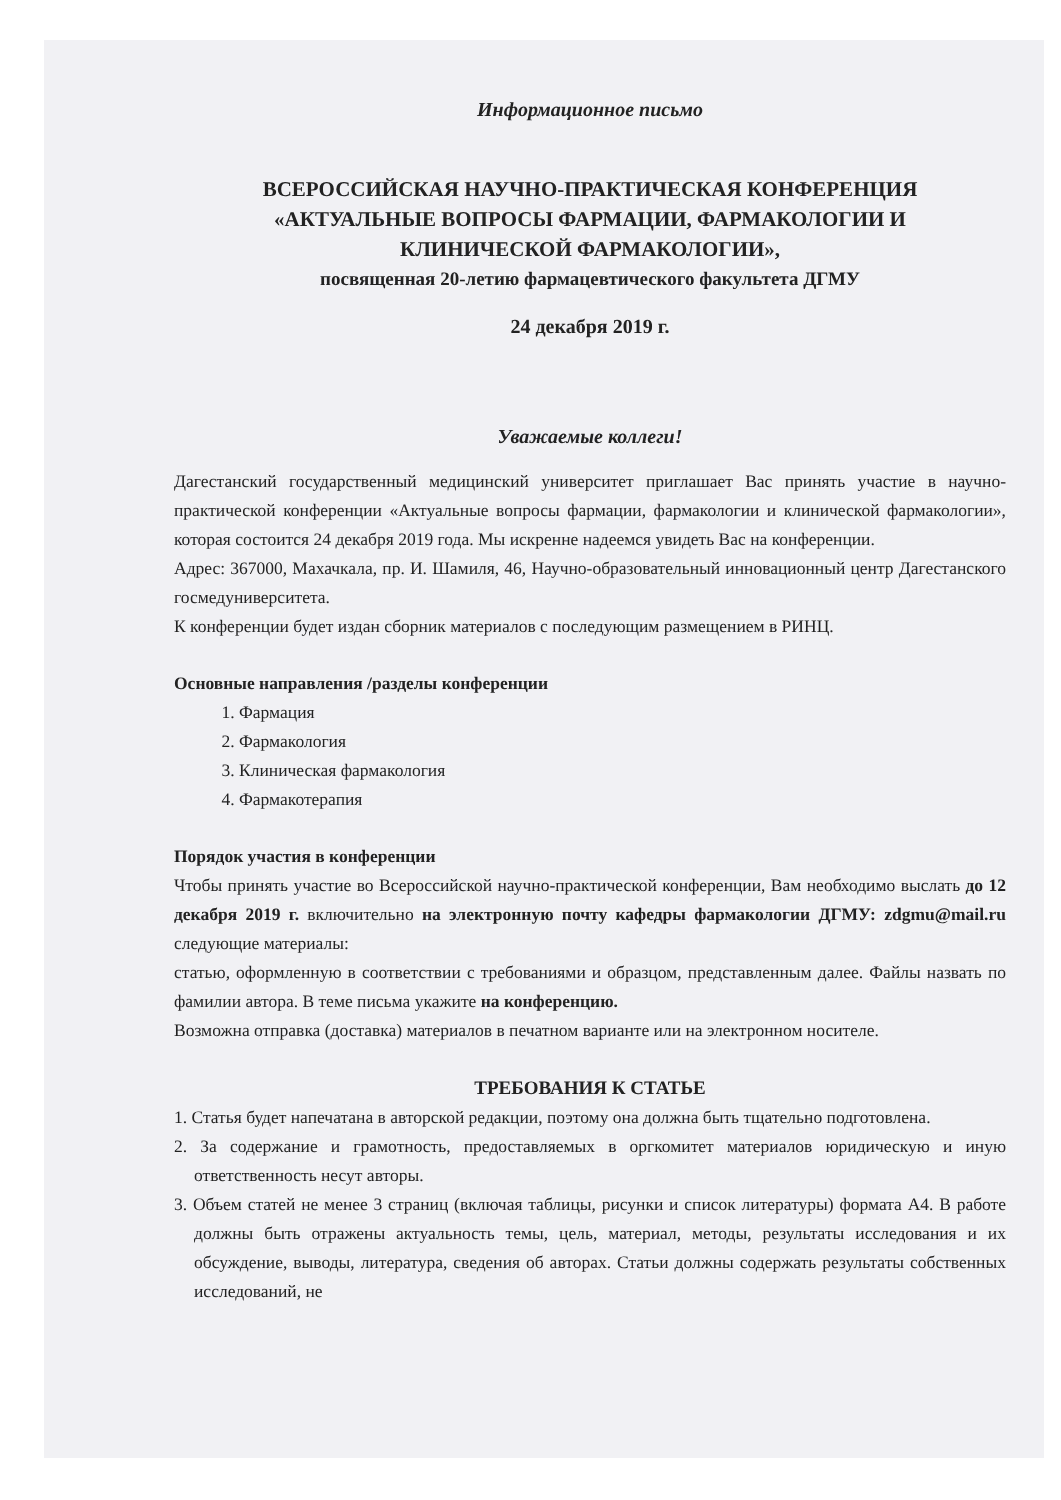Информационное письмо
ВСЕРОССИЙСКАЯ НАУЧНО-ПРАКТИЧЕСКАЯ КОНФЕРЕНЦИЯ
«АКТУАЛЬНЫЕ ВОПРОСЫ ФАРМАЦИИ, ФАРМАКОЛОГИИ И
КЛИНИЧЕСКОЙ ФАРМАКОЛОГИИ»,
посвященная 20-летию фармацевтического факультета ДГМУ
24 декабря 2019 г.
Уважаемые коллеги!
Дагестанский государственный медицинский университет приглашает Вас принять участие в научно-практической конференции «Актуальные вопросы фармации, фармакологии и клинической фармакологии», которая состоится 24 декабря 2019 года. Мы искренне надеемся увидеть Вас на конференции.
Адрес: 367000, Махачкала, пр. И. Шамиля, 46, Научно-образовательный инновационный центр Дагестанского госмедуниверситета.
К конференции будет издан сборник материалов с последующим размещением в РИНЦ.
Основные направления /разделы конференции
1. Фармация
2. Фармакология
3. Клиническая фармакология
4. Фармакотерапия
Порядок участия в конференции
Чтобы принять участие во Всероссийской научно-практической конференции, Вам необходимо выслать до 12 декабря 2019 г. включительно на электронную почту кафедры фармакологии ДГМУ: zdgmu@mail.ru следующие материалы:
статью, оформленную в соответствии с требованиями и образцом, представленным далее. Файлы назвать по фамилии автора. В теме письма укажите на конференцию.
Возможна отправка (доставка) материалов в печатном варианте или на электронном носителе.
ТРЕБОВАНИЯ К СТАТЬЕ
1. Статья будет напечатана в авторской редакции, поэтому она должна быть тщательно подготовлена.
2. За содержание и грамотность, предоставляемых в оргкомитет материалов юридическую и иную ответственность несут авторы.
3. Объем статей не менее 3 страниц (включая таблицы, рисунки и список литературы) формата А4. В работе должны быть отражены актуальность темы, цель, материал, методы, результаты исследования и их обсуждение, выводы, литература, сведения об авторах. Статьи должны содержать результаты собственных исследований, не